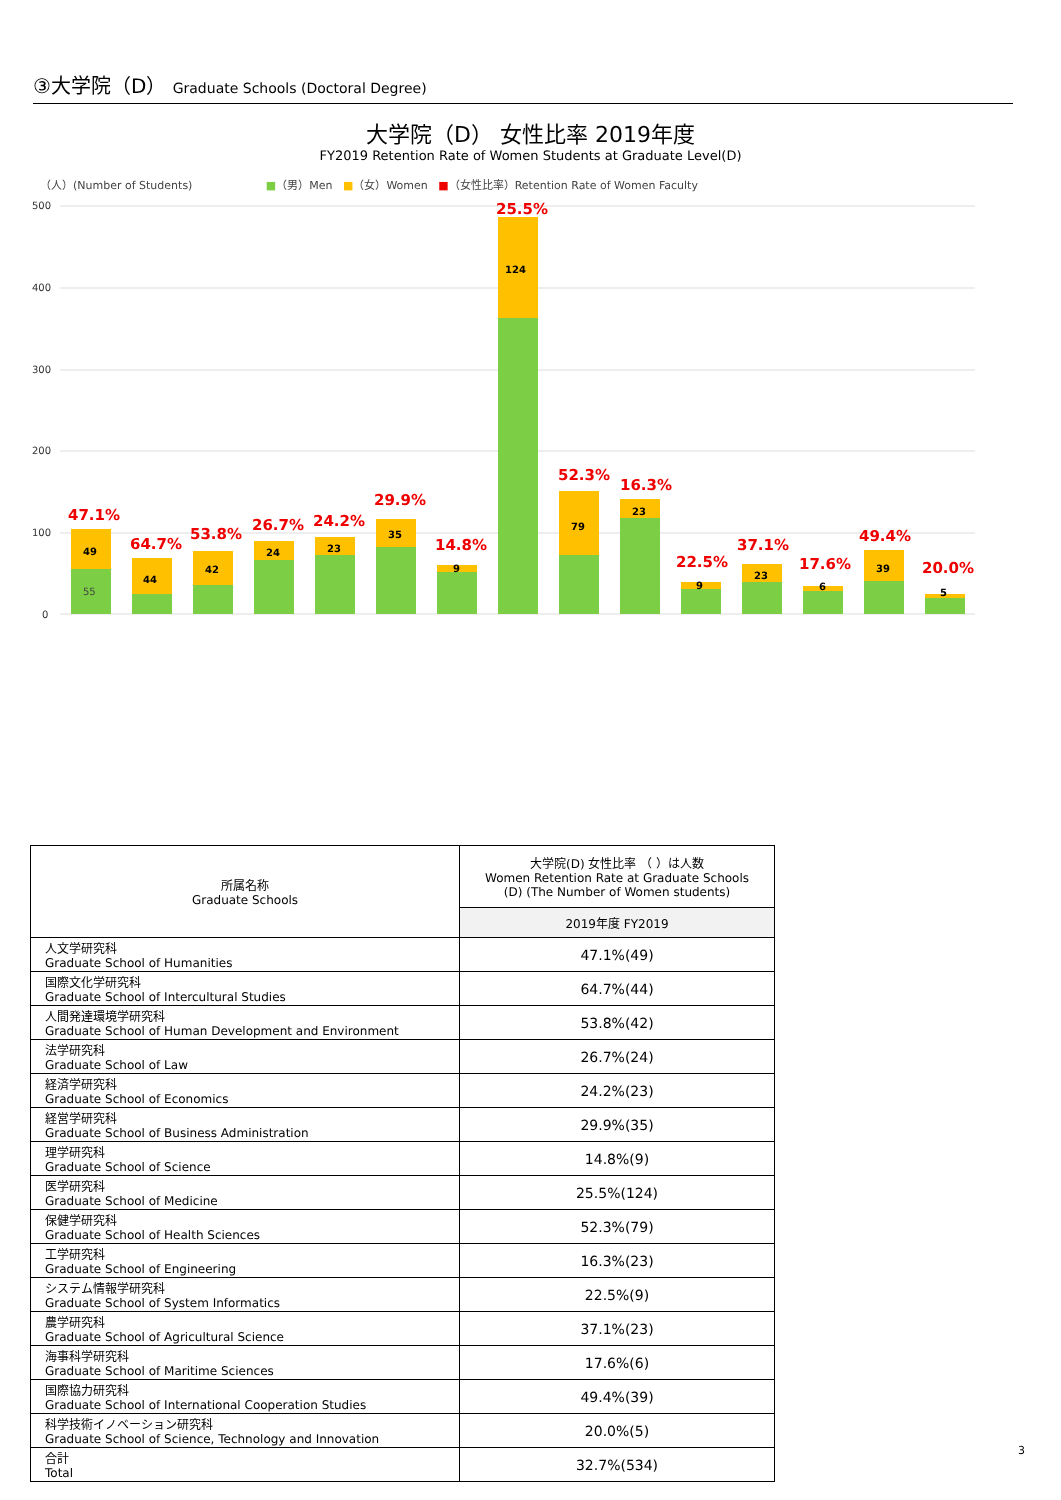③大学院（D） Graduate Schools (Doctoral Degree)
大学院（D） 女性比率 2019年度
FY2019 Retention Rate of Women Students at Graduate Level(D)
（人）(Number of Students) ■（男）Men ■（女）Women ■（女性比率）Retention Rate of Women Faculty
500
400
300
200
100
0
49
55
47.1%
44
64.7%
42
53.8%
24
26.7%
23
24.2%
35
29.9%
9
14.8%
124
25.5%
79
52.3%
23
16.3%
9
22.5%
23
37.1%
6
17.6%
39
49.4%
5
20.0%
| 所属名称 Graduate Schools | 大学院(D) 女性比率 （ ）は人数 Women Retention Rate at Graduate Schools (D) (The Number of Women students) |
| --- | --- |
| | 2019年度 FY2019 |
| 人文学研究科 Graduate School of Humanities | 47.1%(49) |
| 国際文化学研究科 Graduate School of Intercultural Studies | 64.7%(44) |
| 人間発達環境学研究科 Graduate School of Human Development and Environment | 53.8%(42) |
| 法学研究科 Graduate School of Law | 26.7%(24) |
| 経済学研究科 Graduate School of Economics | 24.2%(23) |
| 経営学研究科 Graduate School of Business Administration | 29.9%(35) |
| 理学研究科 Graduate School of Science | 14.8%(9) |
| 医学研究科 Graduate School of Medicine | 25.5%(124) |
| 保健学研究科 Graduate School of Health Sciences | 52.3%(79) |
| 工学研究科 Graduate School of Engineering | 16.3%(23) |
| システム情報学研究科 Graduate School of System Informatics | 22.5%(9) |
| 農学研究科 Graduate School of Agricultural Science | 37.1%(23) |
| 海事科学研究科 Graduate School of Maritime Sciences | 17.6%(6) |
| 国際協力研究科 Graduate School of International Cooperation Studies | 49.4%(39) |
| 科学技術イノベーション研究科 Graduate School of Science, Technology and Innovation | 20.0%(5) |
| 合計 Total | 32.7%(534) |
3